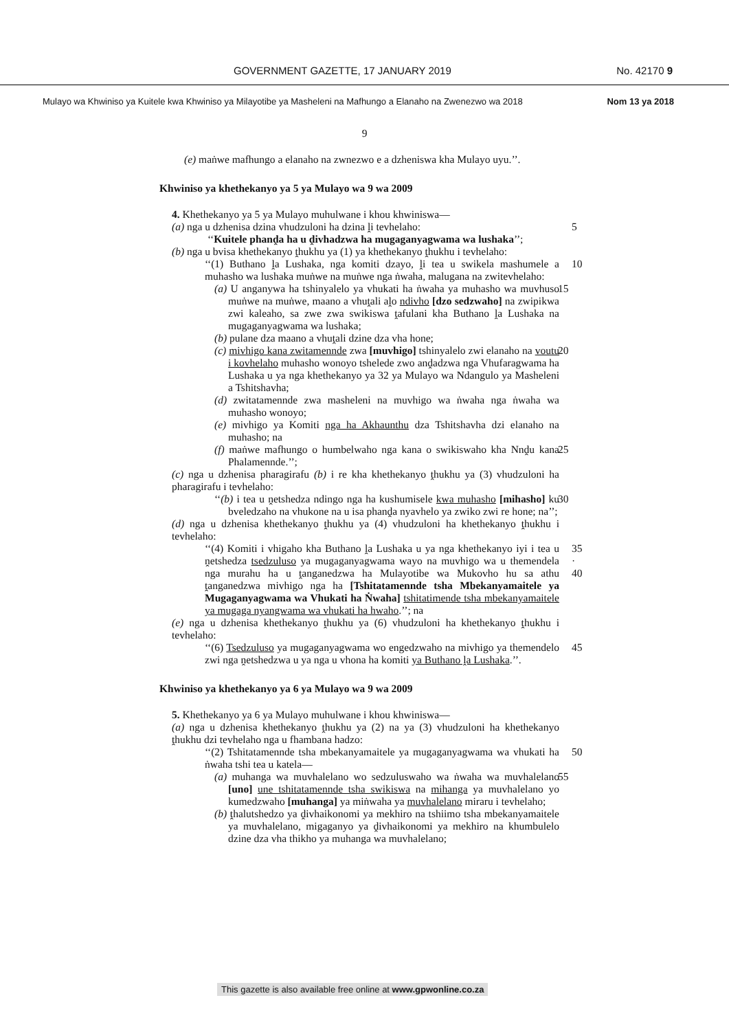GOVERNMENT GAZETTE, 17 JANUARY 2019 No. 42170 9
Mulayo wa Khwiniso ya Kuitele kwa Khwiniso ya Milayotibe ya Masheleni na Mafhungo a Elanaho na Zwenezwo wa 2018 Nom 13 ya 2018
9
(e) maṅwe mafhungo a elanaho na zwnezwo e a dzheniswa kha Mulayo uyu.’’.
Khwiniso ya khethekanyo ya 5 ya Mulayo wa 9 wa 2009
4. Khethekanyo ya 5 ya Mulayo muhulwane i khou khwiniswa—
(a) nga u dzhenisa dzina vhudzuloni ha dzina ḽi tevhelaho: 5
‘‘Kuitele phanḓa ha u ḓivhadzwa ha mugaganyagwama wa lushaka’’;
(b) nga u bvisa khethekanyo ṱhukhu ya (1) ya khethekanyo ṱhukhu i tevhelaho:
‘‘(1) Buthano ḽa Lushaka, nga komiti dzayo, ḽi tea u swikela mashumele a muhasho wa lushaka muṅwe na muṅwe nga ṅwaha, malugana na zwitevhelaho: 10
(a) U anganywa ha tshinyalelo ya vhukati ha ṅwaha ya muhasho wa muvhuso muṅwe na muṅwe, maano a vhuṱali aḽo ndivho [dzo sedzwaho] na zwipikwa zwi kaleaho, sa zwe zwa swikiswa ṱafulani kha Buthano ḽa Lushaka na mugaganyagwama wa lushaka; 15
(b) pulane dza maano a vhuṱali dzine dza vha hone;
(c) mivhigo kana zwitamennde zwa [muvhigo] tshinyalelo zwi elanaho na voutu i kovhelaho muhasho wonoyo tshelede zwo anḓadzwa nga Vhufaragwama ha Lushaka u ya nga khethekanyo ya 32 ya Mulayo wa Ndangulo ya Masheleni a Tshitshavha; 20
(d) zwitatamennde zwa masheleni na muvhigo wa ṅwaha nga ṅwaha wa muhasho wonoyo;
(e) mivhigo ya Komiti nga ha Akhaunthu dza Tshitshavha dzi elanaho na muhasho; na
(f) maṅwe mafhungo o humbelwaho nga kana o swikiswaho kha Nnḓu kana Phalamennde.’’; 25
(c) nga u dzhenisa pharagirafu (b) i re kha khethekanyo ṱhukhu ya (3) vhudzuloni ha pharagirafu i tevhelaho:
‘‘(b) i tea u ṋetshedza ndingo nga ha kushumisele kwa muhasho [mihasho] ku bveledzaho na vhukone na u isa phanḓa nyavhelo ya zwiko zwi re hone; na’’; 30
(d) nga u dzhenisa khethekanyo ṱhukhu ya (4) vhudzuloni ha khethekanyo ṱhukhu i tevhelaho:
‘‘(4) Komiti i vhigaho kha Buthano ḽa Lushaka u ya nga khethekanyo iyi i tea u ṋetshedza tsedzuluso ya mugaganyagwama wayo na muvhigo wa u themendela nga murahu ha u ṱanganedzwa ha Mulayotibe wa Mukovho hu sa athu ṱanganedzwa mivhigo nga ha [Tshitatamennde tsha Mbekanyamaitele ya Mugaganyagwama wa Vhukati ha Ṅwaha] tshitatimende tsha mbekanyamaitele ya mugaga nyangwama wa vhukati ha hwaho.’’; na 35 · 40
(e) nga u dzhenisa khethekanyo ṱhukhu ya (6) vhudzuloni ha khethekanyo ṱhukhu i tevhelaho:
‘‘(6) Tsedzuluso ya mugaganyagwama wo engedzwaho na mivhigo ya themendelo zwi nga ṋetshedzwa u ya nga u vhona ha komiti ya Buthano ḽa Lushaka.’’. 45
Khwiniso ya khethekanyo ya 6 ya Mulayo wa 9 wa 2009
5. Khethekanyo ya 6 ya Mulayo muhulwane i khou khwiniswa—
(a) nga u dzhenisa khethekanyo ṱhukhu ya (2) na ya (3) vhudzuloni ha khethekanyo ṱhukhu dzi tevhelaho nga u fhambana hadzo:
‘‘(2) Tshitatamennde tsha mbekanyamaitele ya mugaganyagwama wa vhukati ha ṅwaha tshi tea u katela— 50
(a) muhanga wa muvhalelano wo sedzuluswaho wa ṅwaha wa muvhalelano [uno] une tshitatamennde tsha swikiswa na mihanga ya muvhalelano yo kumedzwaho [muhanga] ya miṅwaha ya muvhalelano miraru i tevhelaho; 55
(b) ṱhalutshedzo ya ḓivhaikonomi ya mekhiro na tshiimo tsha mbekanyamaitele ya muvhalelano, migaganyo ya ḓivhaikonomi ya mekhiro na khumbulelo dzine dza vha thikho ya muhanga wa muvhalelano;
This gazette is also available free online at www.gpwonline.co.za